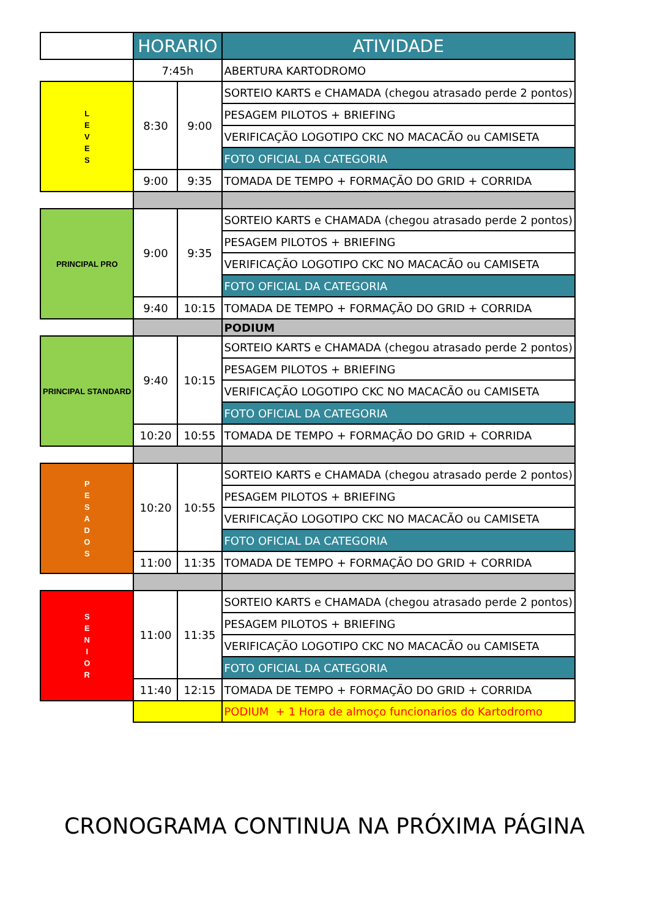| | HORARIO | | ATIVIDADE |
| --- | --- | --- | --- |
| | 7:45h | | ABERTURA KARTODROMO |
| L E V E S | 8:30 | 9:00 | SORTEIO KARTS e CHAMADA (chegou atrasado perde 2 pontos) |
| | | | PESAGEM PILOTOS + BRIEFING |
| | | | VERIFICAÇÃO LOGOTIPO CKC NO MACACÃO ou CAMISETA |
| | | | FOTO OFICIAL DA CATEGORIA |
| | 9:00 | 9:35 | TOMADA DE TEMPO + FORMAÇÃO DO GRID + CORRIDA |
| PRINCIPAL PRO | 9:00 | 9:35 | SORTEIO KARTS e CHAMADA (chegou atrasado perde 2 pontos) |
| | | | PESAGEM PILOTOS + BRIEFING |
| | | | VERIFICAÇÃO LOGOTIPO CKC NO MACACÃO ou CAMISETA |
| | | | FOTO OFICIAL DA CATEGORIA |
| | 9:40 | 10:15 | TOMADA DE TEMPO + FORMAÇÃO DO GRID + CORRIDA |
| | | | PODIUM |
| PRINCIPAL STANDARD | 9:40 | 10:15 | SORTEIO KARTS e CHAMADA (chegou atrasado perde 2 pontos) |
| | | | PESAGEM PILOTOS + BRIEFING |
| | | | VERIFICAÇÃO LOGOTIPO CKC NO MACACÃO ou CAMISETA |
| | | | FOTO OFICIAL DA CATEGORIA |
| | 10:20 | 10:55 | TOMADA DE TEMPO + FORMAÇÃO DO GRID + CORRIDA |
| P E S A D O S | 10:20 | 10:55 | SORTEIO KARTS e CHAMADA (chegou atrasado perde 2 pontos) |
| | | | PESAGEM PILOTOS + BRIEFING |
| | | | VERIFICAÇÃO LOGOTIPO CKC NO MACACÃO ou CAMISETA |
| | | | FOTO OFICIAL DA CATEGORIA |
| | 11:00 | 11:35 | TOMADA DE TEMPO + FORMAÇÃO DO GRID + CORRIDA |
| S E N I O R | 11:00 | 11:35 | SORTEIO KARTS e CHAMADA (chegou atrasado perde 2 pontos) |
| | | | PESAGEM PILOTOS + BRIEFING |
| | | | VERIFICAÇÃO LOGOTIPO CKC NO MACACÃO ou CAMISETA |
| | | | FOTO OFICIAL DA CATEGORIA |
| | 11:40 | 12:15 | TOMADA DE TEMPO + FORMAÇÃO DO GRID + CORRIDA |
| | | | PODIUM + 1 Hora de almoço funcionarios do Kartodromo |
CRONOGRAMA CONTINUA NA PRÓXIMA PÁGINA